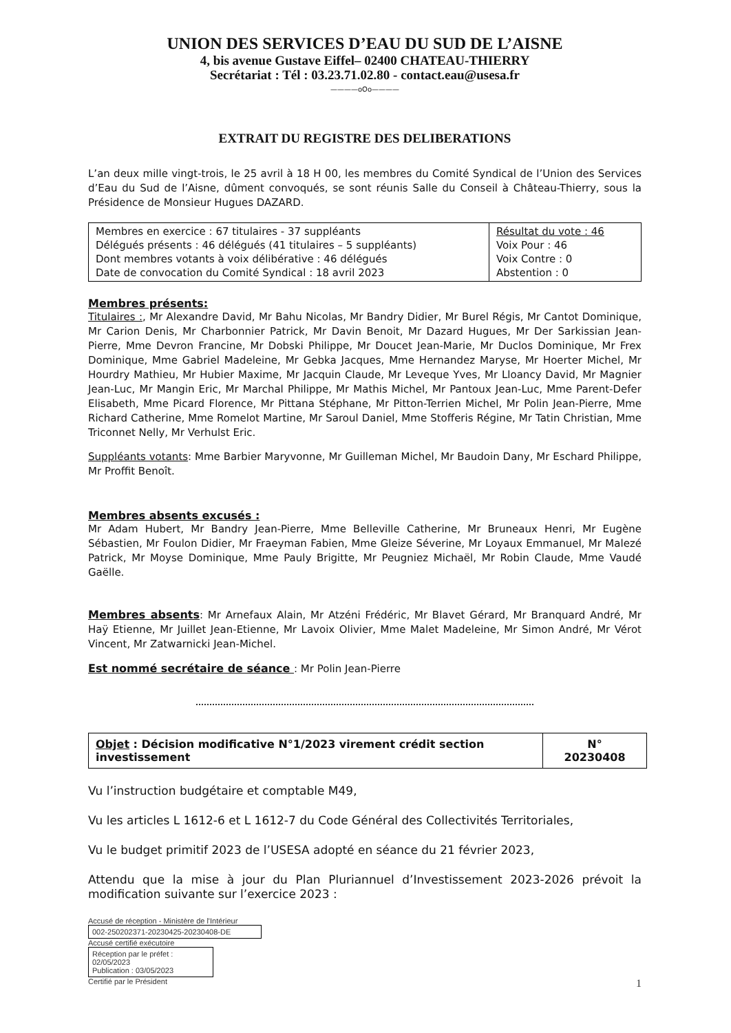UNION DES SERVICES D’EAU DU SUD DE L’AISNE
4, bis avenue Gustave Eiffel– 02400 CHATEAU-THIERRY
Secrétariat : Tél : 03.23.71.02.80 - contact.eau@usesa.fr
————oOo————
EXTRAIT DU REGISTRE DES DELIBERATIONS
L’an deux mille vingt-trois, le 25 avril à 18 H 00, les membres du Comité Syndical de l’Union des Services d’Eau du Sud de l’Aisne, dûment convoqués, se sont réunis Salle du Conseil à Château-Thierry, sous la Présidence de Monsieur Hugues DAZARD.
| Membres en exercice : 67 titulaires - 37 suppléants Délégués présents : 46 délégués (41 titulaires – 5 suppléants) Dont membres votants à voix délibérative : 46 délégués Date de convocation du Comité Syndical : 18 avril 2023 | Résultat du vote : 46 Voix Pour : 46 Voix Contre : 0 Abstention : 0 |
Membres présents:
Titulaires :, Mr Alexandre David, Mr Bahu Nicolas, Mr Bandry Didier, Mr Burel Régis, Mr Cantot Dominique, Mr Carion Denis, Mr Charbonnier Patrick, Mr Davin Benoit, Mr Dazard Hugues, Mr Der Sarkissian Jean-Pierre, Mme Devron Francine, Mr Dobski Philippe, Mr Doucet Jean-Marie, Mr Duclos Dominique, Mr Frex Dominique, Mme Gabriel Madeleine, Mr Gebka Jacques, Mme Hernandez Maryse, Mr Hoerter Michel, Mr Hourdry Mathieu, Mr Hubier Maxime, Mr Jacquin Claude, Mr Leveque Yves, Mr Lloancy David, Mr Magnier Jean-Luc, Mr Mangin Eric, Mr Marchal Philippe, Mr Mathis Michel, Mr Pantoux Jean-Luc, Mme Parent-Defer Elisabeth, Mme Picard Florence, Mr Pittana Stéphane, Mr Pitton-Terrien Michel, Mr Polin Jean-Pierre, Mme Richard Catherine, Mme Romelot Martine, Mr Saroul Daniel, Mme Stofferis Régine, Mr Tatin Christian, Mme Triconnet Nelly, Mr Verhulst Eric.
Suppléants votants: Mme Barbier Maryvonne, Mr Guilleman Michel, Mr Baudoin Dany, Mr Eschard Philippe, Mr Proffit Benoît.
Membres absents excusés :
Mr Adam Hubert, Mr Bandry Jean-Pierre, Mme Belleville Catherine, Mr Bruneaux Henri, Mr Eugène Sébastien, Mr Foulon Didier, Mr Fraeyman Fabien, Mme Gleize Séverine, Mr Loyaux Emmanuel, Mr Malezé Patrick, Mr Moyse Dominique, Mme Pauly Brigitte, Mr Peugniez Michaël, Mr Robin Claude, Mme Vaudé Gaëlle.
Membres absents: Mr Arnefaux Alain, Mr Atzéni Frédéric, Mr Blavet Gérard, Mr Branquard André, Mr Haÿ Etienne, Mr Juillet Jean-Etienne, Mr Lavoix Olivier, Mme Malet Madeleine, Mr Simon André, Mr Vérot Vincent, Mr Zatwarnicki Jean-Michel.
Est nommé secrétaire de séance : Mr Polin Jean-Pierre
| Objet : Décision modificative N°1/2023 virement crédit section investissement | N° 20230408 |
Vu l’instruction budgétaire et comptable M49,
Vu les articles L 1612-6 et L 1612-7 du Code Général des Collectivités Territoriales,
Vu le budget primitif 2023 de l’USESA adopté en séance du 21 février 2023,
Attendu que la mise à jour du Plan Pluriannuel d’Investissement 2023-2026 prévoit la modification suivante sur l’exercice 2023 :
Accusé de réception - Ministère de l'Intérieur
002-250202371-20230425-20230408-DE
Accusé certifié exécutoire
Réception par le préfet : 02/05/2023
Publication : 03/05/2023
Certifié par le Président 1